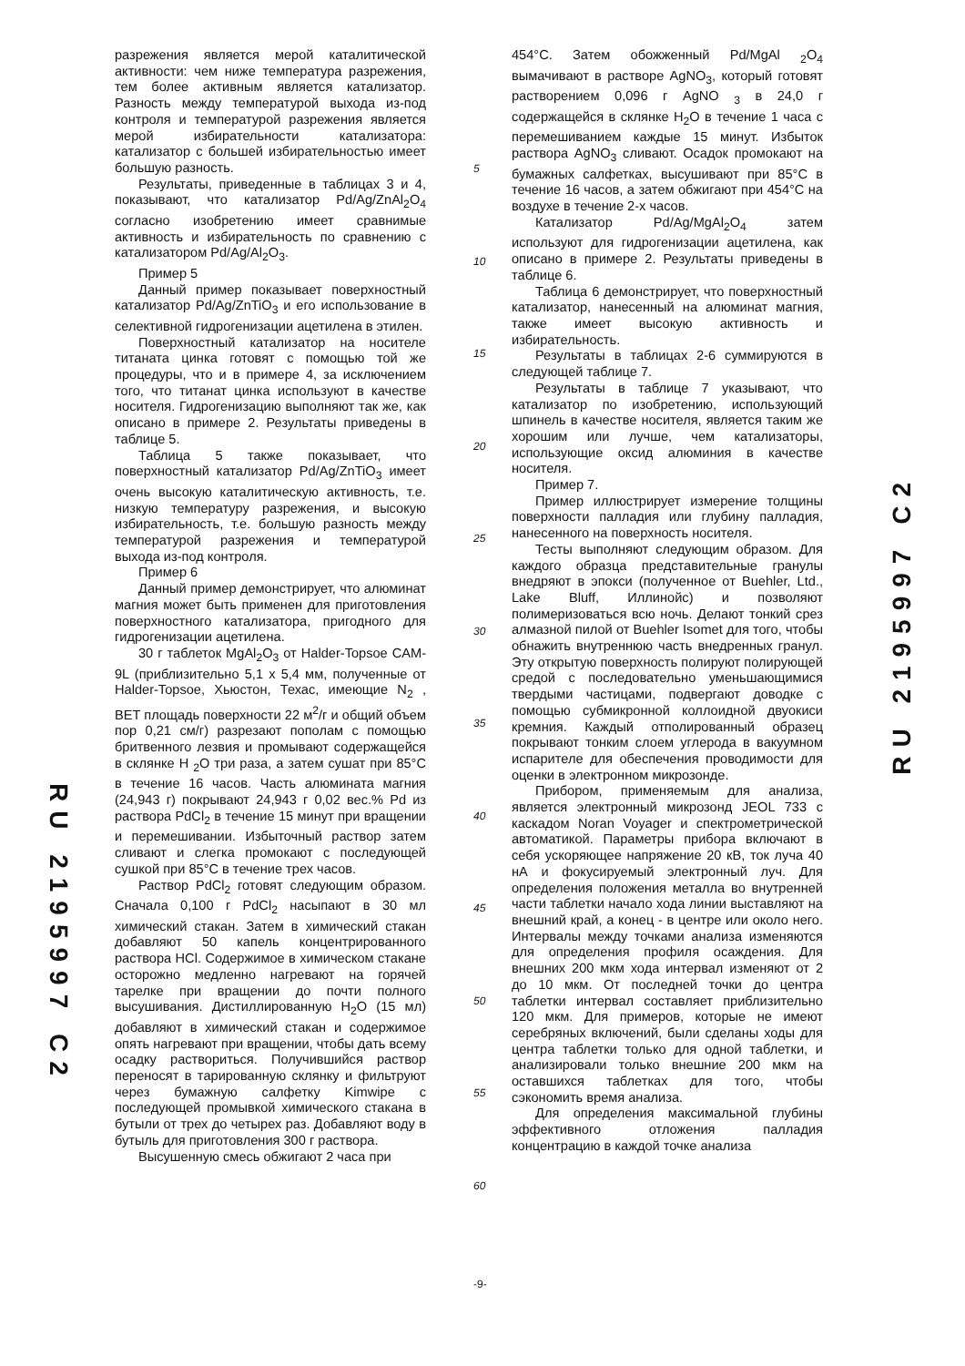разрежения является мерой каталитической активности: чем ниже температура разрежения, тем более активным является катализатор. Разность между температурой выхода из-под контроля и температурой разрежения является мерой избирательности катализатора: катализатор с большей избирательностью имеет большую разность.
Результаты, приведенные в таблицах 3 и 4, показывают, что катализатор Pd/Ag/ZnAl<sub>2</sub>O<sub>4</sub> согласно изобретению имеет сравнимые активность и избирательность по сравнению с катализатором Pd/Ag/Al<sub>2</sub>O<sub>3</sub>.
Пример 5
Данный пример показывает поверхностный катализатор Pd/Ag/ZnTiO<sub>3</sub> и его использование в селективной гидрогенизации ацетилена в этилен.
Поверхностный катализатор на носителе титаната цинка готовят с помощью той же процедуры, что и в примере 4, за исключением того, что титанат цинка используют в качестве носителя. Гидрогенизацию выполняют так же, как описано в примере 2. Результаты приведены в таблице 5.
Таблица 5 также показывает, что поверхностный катализатор Pd/Ag/ZnTiO<sub>3</sub> имеет очень высокую каталитическую активность, т.е. низкую температуру разрежения, и высокую избирательность, т.е. большую разность между температурой разрежения и температурой выхода из-под контроля.
Пример 6
Данный пример демонстрирует, что алюминат магния может быть применен для приготовления поверхностного катализатора, пригодного для гидрогенизации ацетилена.
30 г таблеток MgAl<sub>2</sub>O<sub>3</sub> от Halder-Topsoe CAM-9L (приблизительно 5,1 х 5,4 мм, полученные от Halder-Topsoe, Хьюстон, Техас, имеющие N<sub>2</sub> , BET площадь поверхности 22 м<sup>2</sup>/г и общий объем пор 0,21 см/г) разрезают пополам с помощью бритвенного лезвия и промывают содержащейся в склянке H <sub>2</sub>O три раза, а затем сушат при 85°C в течение 16 часов. Часть алюмината магния (24,943 г) покрывают 24,943 г 0,02 вес.% Pd из раствора PdCl<sub>2</sub> в течение 15 минут при вращении и перемешивании. Избыточный раствор затем сливают и слегка промокают с последующей сушкой при 85°C в течение трех часов.
Раствор PdCl<sub>2</sub> готовят следующим образом. Сначала 0,100 г PdCl<sub>2</sub> насыпают в 30 мл химический стакан. Затем в химический стакан добавляют 50 капель концентрированного раствора HCl. Содержимое в химическом стакане осторожно медленно нагревают на горячей тарелке при вращении до почти полного высушивания. Дистиллированную H<sub>2</sub>O (15 мл) добавляют в химический стакан и содержимое опять нагревают при вращении, чтобы дать всему осадку раствориться. Получившийся раствор переносят в тарированную склянку и фильтруют через бумажную салфетку Kimwipe с последующей промывкой химического стакана в бутыли от трех до четырех раз. Добавляют воду в бутыль для приготовления 300 г раствора.
Высушенную смесь обжигают 2 часа при
5
10
15
20
25
30
35
40
45
50
55
60
454°C. Затем обожженный Pd/MgAl <sub>2</sub>O<sub>4</sub> вымачивают в растворе AgNO<sub>3</sub>, который готовят растворением 0,096 г AgNO <sub>3</sub> в 24,0 г содержащейся в склянке H<sub>2</sub>O в течение 1 часа с перемешиванием каждые 15 минут. Избыток раствора AgNO<sub>3</sub> сливают. Осадок промокают на бумажных салфетках, высушивают при 85°C в течение 16 часов, а затем обжигают при 454°C на воздухе в течение 2-х часов.
Катализатор Pd/Ag/MgAl<sub>2</sub>O<sub>4</sub> затем используют для гидрогенизации ацетилена, как описано в примере 2. Результаты приведены в таблице 6.
Таблица 6 демонстрирует, что поверхностный катализатор, нанесенный на алюминат магния, также имеет высокую активность и избирательность.
Результаты в таблицах 2-6 суммируются в следующей таблице 7.
Результаты в таблице 7 указывают, что катализатор по изобретению, использующий шпинель в качестве носителя, является таким же хорошим или лучше, чем катализаторы, использующие оксид алюминия в качестве носителя.
Пример 7.
Пример иллюстрирует измерение толщины поверхности палладия или глубину палладия, нанесенного на поверхность носителя.
Тесты выполняют следующим образом. Для каждого образца представительные гранулы внедряют в эпокси (полученное от Buehler, Ltd., Lake Bluff, Иллинойс) и позволяют полимеризоваться всю ночь. Делают тонкий срез алмазной пилой от Buehler Isomet для того, чтобы обнажить внутреннюю часть внедренных гранул. Эту открытую поверхность полируют полирующей средой с последовательно уменьшающимися твердыми частицами, подвергают доводке с помощью субмикронной коллоидной двуокиси кремния. Каждый отполированный образец покрывают тонким слоем углерода в вакуумном испарителе для обеспечения проводимости для оценки в электронном микрозонде.
Прибором, применяемым для анализа, является электронный микрозонд JEOL 733 с каскадом Noran Voyager и спектрометрической автоматикой. Параметры прибора включают в себя ускоряющее напряжение 20 кВ, ток луча 40 нА и фокусируемый электронный луч. Для определения положения металла во внутренней части таблетки начало хода линии выставляют на внешний край, а конец - в центре или около него. Интервалы между точками анализа изменяются для определения профиля осаждения. Для внешних 200 мкм хода интервал изменяют от 2 до 10 мкм. От последней точки до центра таблетки интервал составляет приблизительно 120 мкм. Для примеров, которые не имеют серебряных включений, были сделаны ходы для центра таблетки только для одной таблетки, и анализировали только внешние 200 мкм на оставшихся таблетках для того, чтобы сэкономить время анализа.
Для определения максимальной глубины эффективного отложения палладия концентрацию в каждой точке анализа
RU 2195997 C2
RU 2195997 C2
-9-